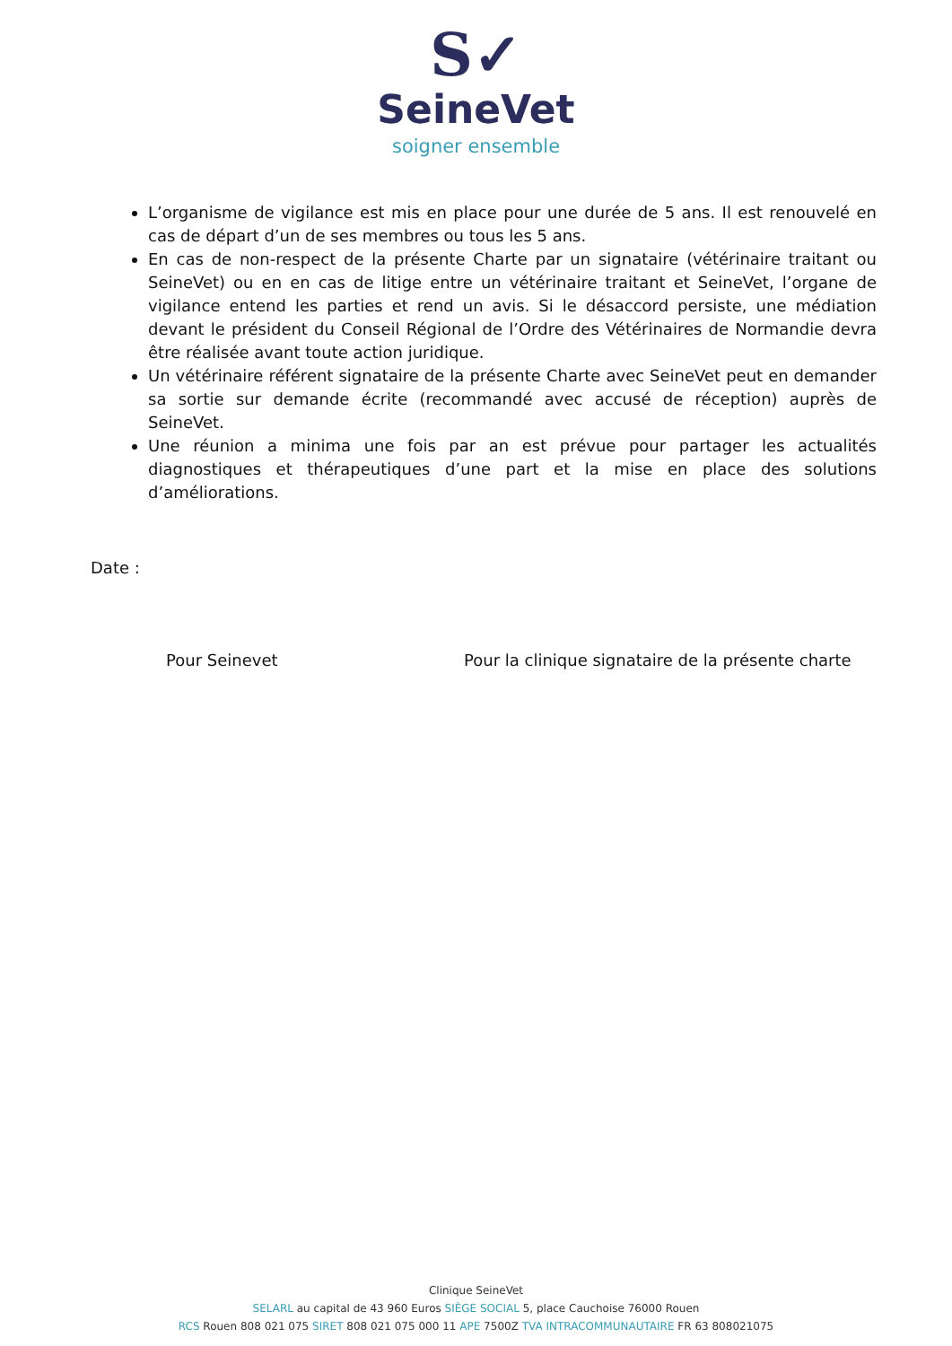S✓
SeineVet
soigner ensemble
L’organisme de vigilance est mis en place pour une durée de 5 ans. Il est renouvelé en cas de départ d’un de ses membres ou tous les 5 ans.
En cas de non-respect de la présente Charte par un signataire (vétérinaire traitant ou SeineVet) ou en en cas de litige entre un vétérinaire traitant et SeineVet, l’organe de vigilance entend les parties et rend un avis. Si le désaccord persiste, une médiation devant le président du Conseil Régional de l’Ordre des Vétérinaires de Normandie devra être réalisée avant toute action juridique.
Un vétérinaire référent signataire de la présente Charte avec SeineVet peut en demander sa sortie sur demande écrite (recommandé avec accusé de réception) auprès de SeineVet.
Une réunion a minima une fois par an est prévue pour partager les actualités diagnostiques et thérapeutiques d’une part et la mise en place des solutions d’améliorations.
Date :
Pour Seinevet Pour la clinique signataire de la présente charte
Clinique SeineVet
SELARL au capital de 43 960 Euros SIÈGE SOCIAL 5, place Cauchoise 76000 Rouen
RCS Rouen 808 021 075 SIRET 808 021 075 000 11 APE 7500Z TVA INTRACOMMUNAUTAIRE FR 63 808021075